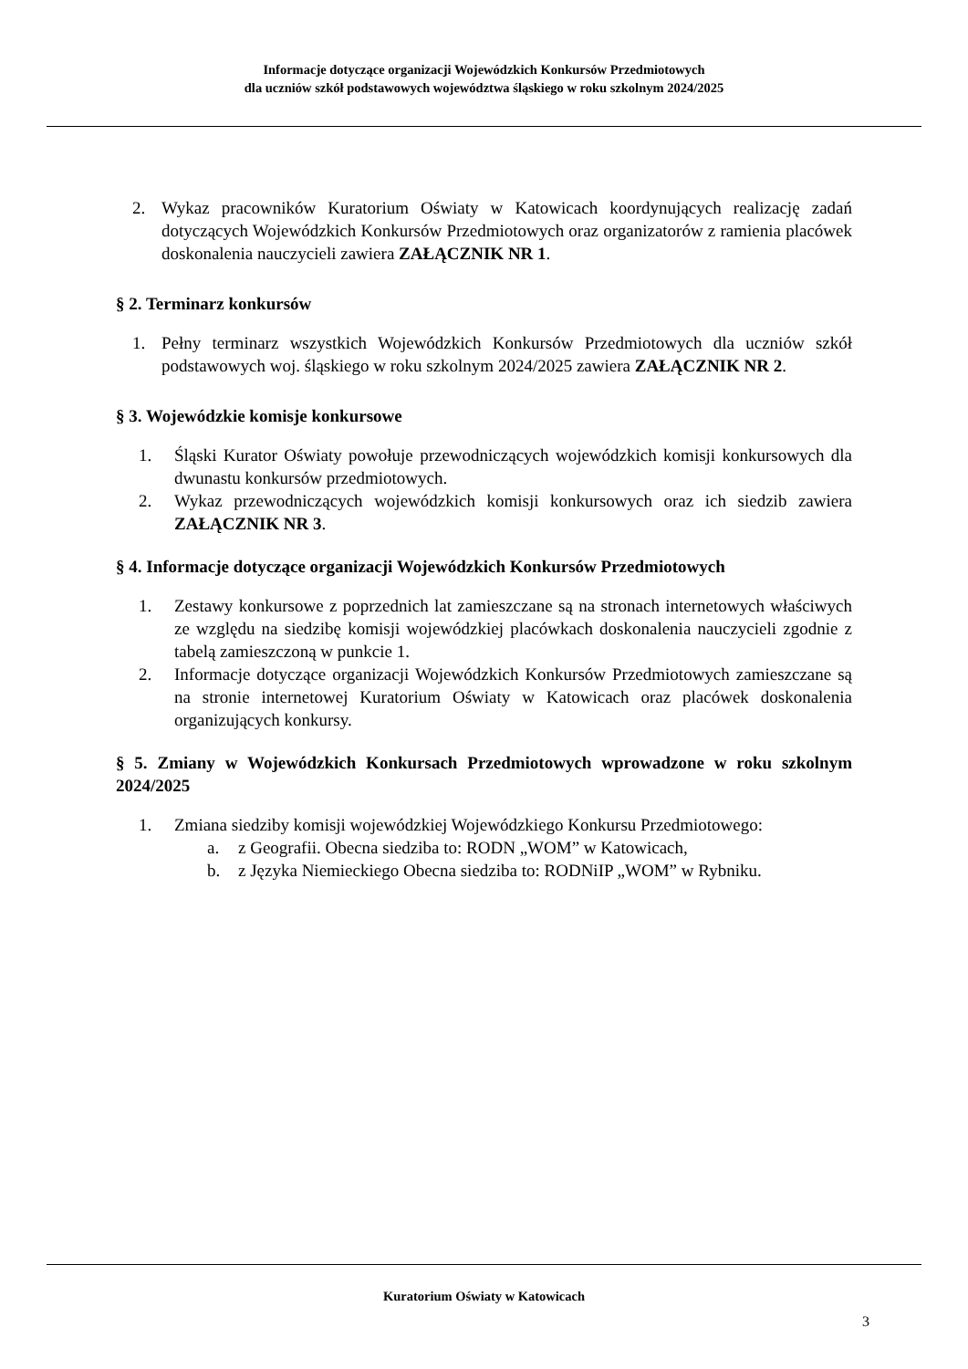Informacje dotyczące organizacji Wojewódzkich Konkursów Przedmiotowych
dla uczniów szkół podstawowych województwa śląskiego w roku szkolnym 2024/2025
2. Wykaz pracowników Kuratorium Oświaty w Katowicach koordynujących realizację zadań dotyczących Wojewódzkich Konkursów Przedmiotowych oraz organizatorów z ramienia placówek doskonalenia nauczycieli zawiera ZAŁĄCZNIK NR 1.
§ 2. Terminarz konkursów
1. Pełny terminarz wszystkich Wojewódzkich Konkursów Przedmiotowych dla uczniów szkół podstawowych woj. śląskiego w roku szkolnym 2024/2025 zawiera ZAŁĄCZNIK NR 2.
§ 3. Wojewódzkie komisje konkursowe
1. Śląski Kurator Oświaty powołuje przewodniczących wojewódzkich komisji konkursowych dla dwunastu konkursów przedmiotowych.
2. Wykaz przewodniczących wojewódzkich komisji konkursowych oraz ich siedzib zawiera ZAŁĄCZNIK NR 3.
§ 4. Informacje dotyczące organizacji Wojewódzkich Konkursów Przedmiotowych
1. Zestawy konkursowe z poprzednich lat zamieszczane są na stronach internetowych właściwych ze względu na siedzibę komisji wojewódzkiej placówkach doskonalenia nauczycieli zgodnie z tabelą zamieszczoną w punkcie 1.
2. Informacje dotyczące organizacji Wojewódzkich Konkursów Przedmiotowych zamieszczane są na stronie internetowej Kuratorium Oświaty w Katowicach oraz placówek doskonalenia organizujących konkursy.
§ 5. Zmiany w Wojewódzkich Konkursach Przedmiotowych wprowadzone w roku szkolnym 2024/2025
1. Zmiana siedziby komisji wojewódzkiej Wojewódzkiego Konkursu Przedmiotowego:
a. z Geografii. Obecna siedziba to: RODN „WOM” w Katowicach,
b. z Języka Niemieckiego Obecna siedziba to: RODNiIP „WOM” w Rybniku.
Kuratorium Oświaty w Katowicach
3